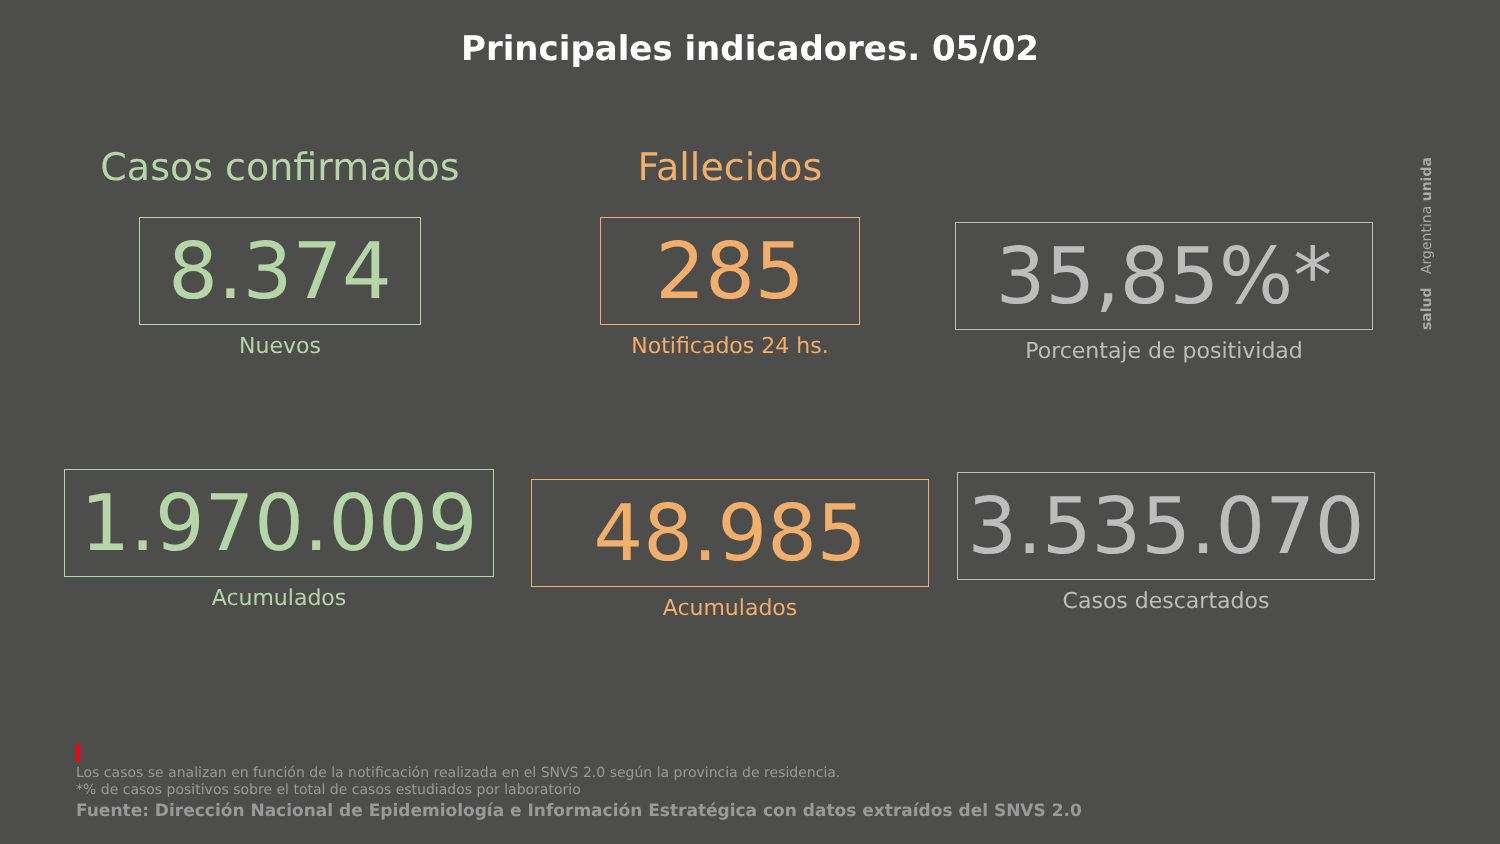Principales indicadores. 05/02
Casos confirmados
8.374
Nuevos
Fallecidos
285
Notificados 24 hs.
35,85%*
Porcentaje de positividad
1.970.009
Acumulados
48.985
Acumulados
3.535.070
Casos descartados
salud Argentina unida
Los casos se analizan en función de la notificación realizada en el SNVS 2.0 según la provincia de residencia.
*% de casos positivos sobre el total de casos estudiados por laboratorio
Fuente: Dirección Nacional de Epidemiología e Información Estratégica con datos extraídos del SNVS 2.0